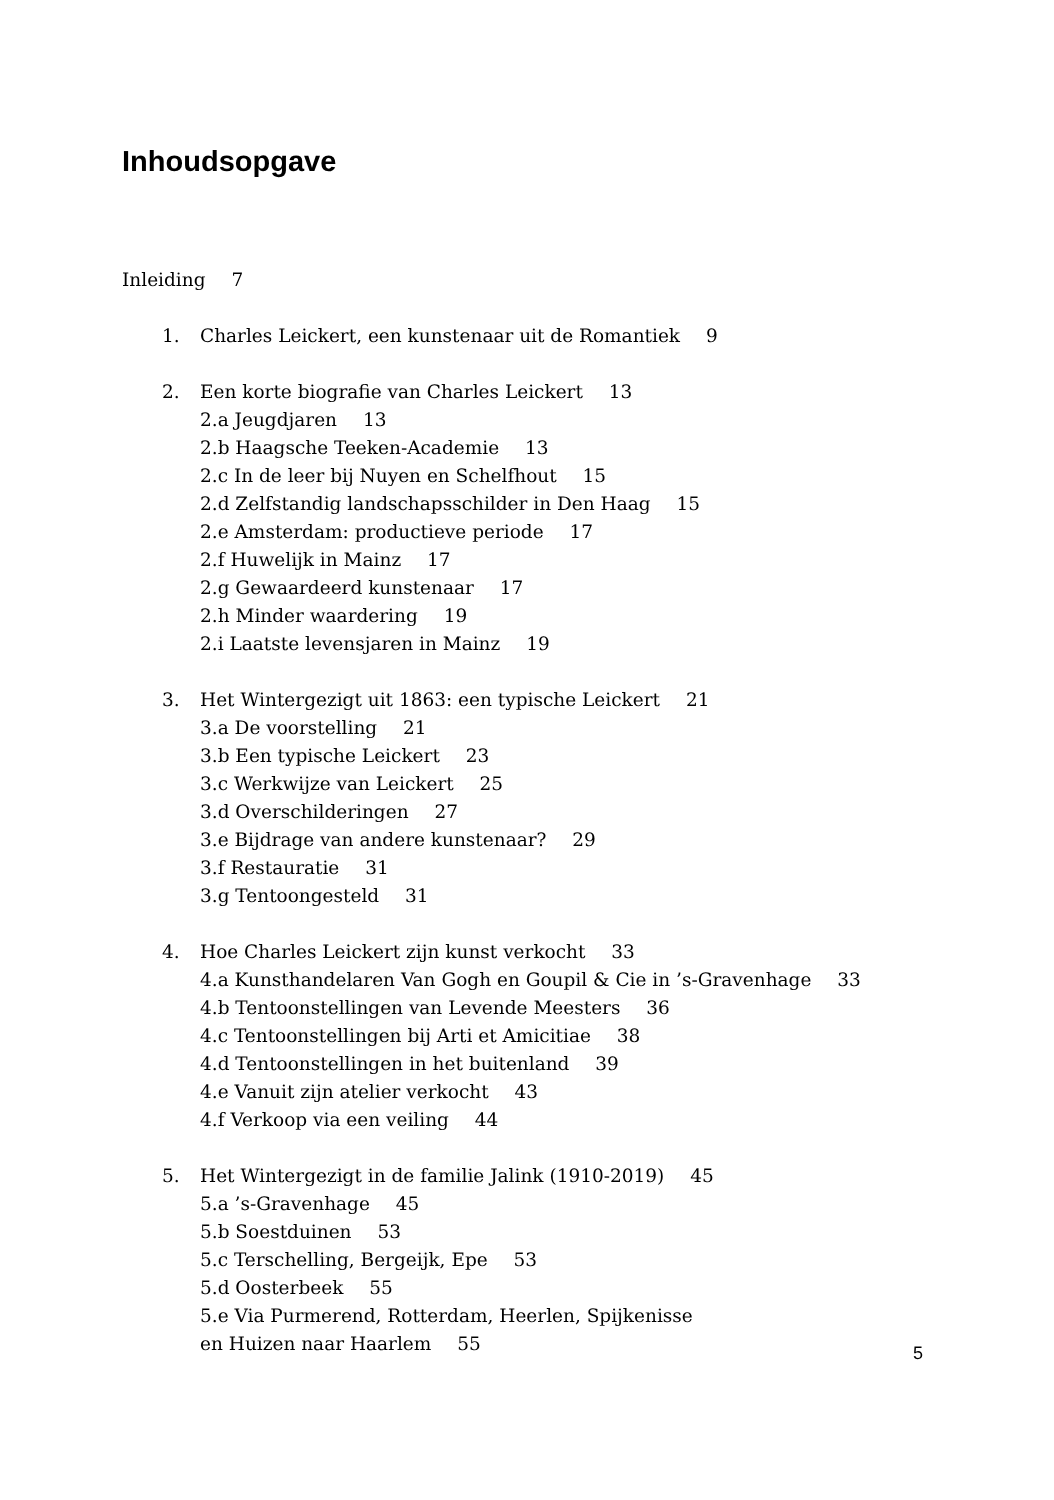Inhoudsopgave
Inleiding 7
1. Charles Leickert, een kunstenaar uit de Romantiek 9
2. Een korte biografie van Charles Leickert 13
2.a Jeugdjaren 13
2.b Haagsche Teeken-Academie 13
2.c In de leer bij Nuyen en Schelfhout 15
2.d Zelfstandig landschapsschilder in Den Haag 15
2.e Amsterdam: productieve periode 17
2.f Huwelijk in Mainz 17
2.g Gewaardeerd kunstenaar 17
2.h Minder waardering 19
2.i Laatste levensjaren in Mainz 19
3. Het Wintergezigt uit 1863: een typische Leickert 21
3.a De voorstelling 21
3.b Een typische Leickert 23
3.c Werkwijze van Leickert 25
3.d Overschilderingen 27
3.e Bijdrage van andere kunstenaar? 29
3.f Restauratie 31
3.g Tentoongesteld 31
4. Hoe Charles Leickert zijn kunst verkocht 33
4.a Kunsthandelaren Van Gogh en Goupil & Cie in ’s-Gravenhage 33
4.b Tentoonstellingen van Levende Meesters 36
4.c Tentoonstellingen bij Arti et Amicitiae 38
4.d Tentoonstellingen in het buitenland 39
4.e Vanuit zijn atelier verkocht 43
4.f Verkoop via een veiling 44
5. Het Wintergezigt in de familie Jalink (1910-2019) 45
5.a ’s-Gravenhage 45
5.b Soestduinen 53
5.c Terschelling, Bergeijk, Epe 53
5.d Oosterbeek 55
5.e Via Purmerend, Rotterdam, Heerlen, Spijkenisse
en Huizen naar Haarlem 55
5